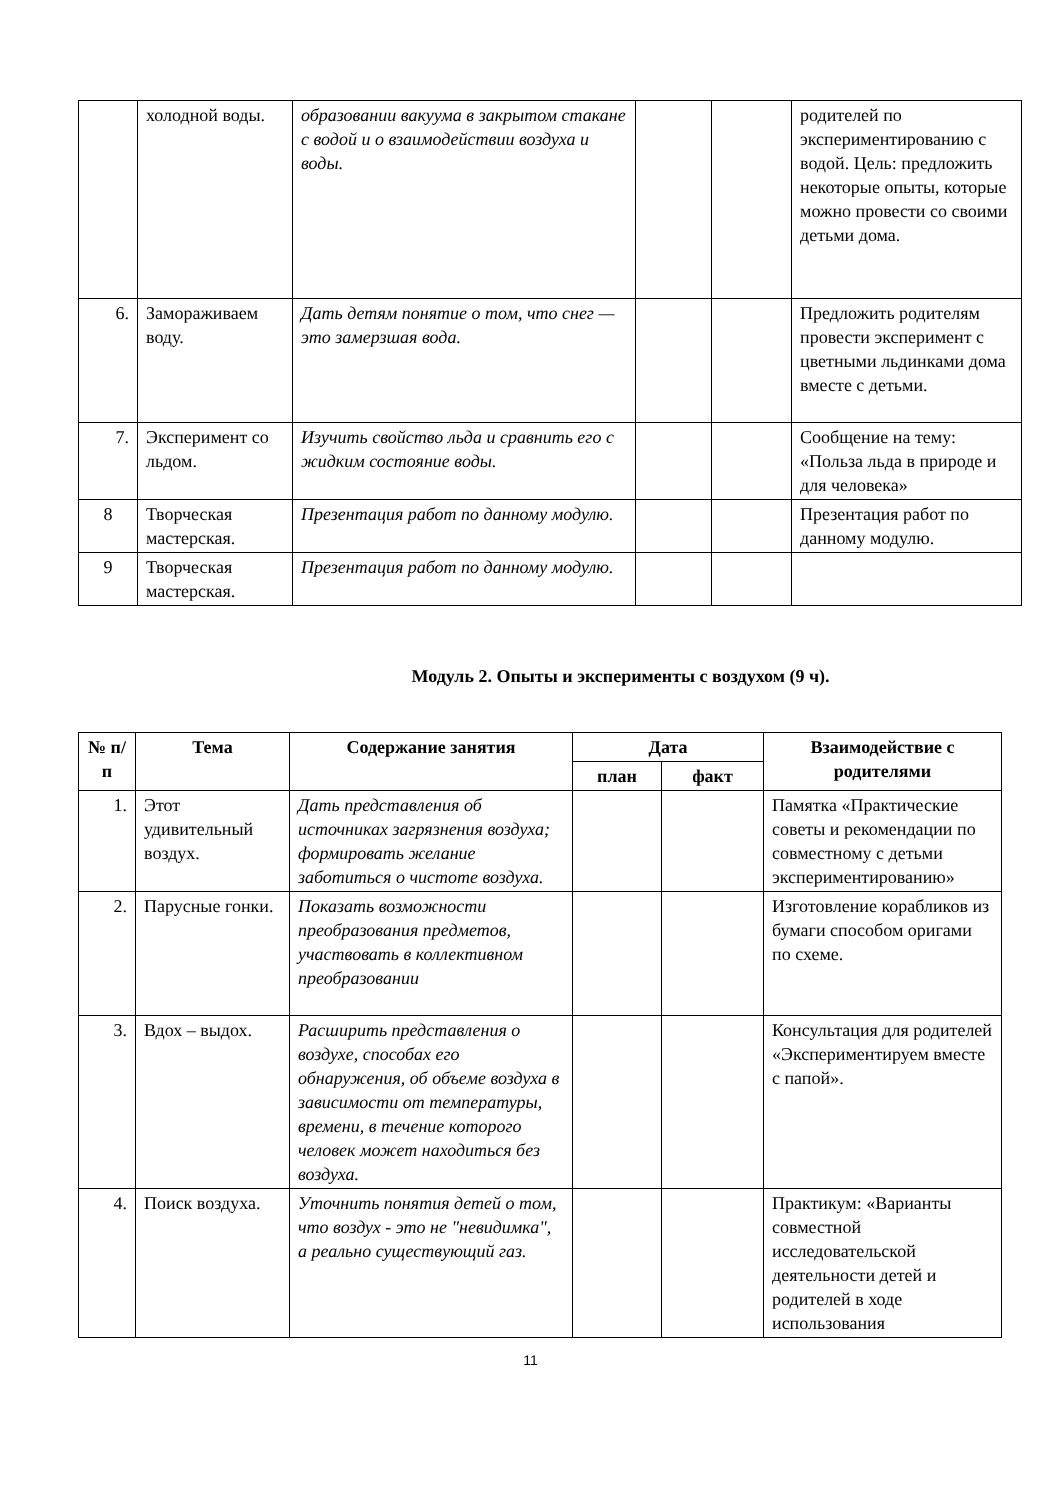| | холодной воды. | образовании вакуума в закрытом стакане с водой и о взаимодействии воздуха и воды. | | | родителей по экспериментированию с водой. Цель: предложить некоторые опыты, которые можно провести со своими детьми дома. |
| 6. | Замораживаем воду. | Дать детям понятие о том, что снег — это замерзшая вода. | | | Предложить родителям провести эксперимент с цветными льдинками дома вместе с детьми. |
| 7. | Эксперимент со льдом. | Изучить свойство льда и сравнить его с жидким состояние воды. | | | Сообщение на тему: «Польза льда в природе и для человека» |
| 8 | Творческая мастерская. | Презентация работ по данному модулю. | | | Презентация работ по данному модулю. |
| 9 | Творческая мастерская. | Презентация работ по данному модулю. | | | |
Модуль 2. Опыты и эксперименты с воздухом (9 ч).
| № п/п | Тема | Содержание занятия | Дата | | Взаимодействие с родителями |
| --- | --- | --- | --- | --- | --- |
| | | | план | факт | |
| 1. | Этот удивительный воздух. | Дать представления об источниках загрязнения воздуха; формировать желание заботиться о чистоте воздуха. | | | Памятка «Практические советы и рекомендации по совместному с детьми экспериментированию» |
| 2. | Парусные гонки. | Показать возможности преобразования предметов, участвовать в коллективном преобразовании | | | Изготовление корабликов из бумаги способом оригами по схеме. |
| 3. | Вдох – выдох. | Расширить представления о воздухе, способах его обнаружения, об объеме воздуха в зависимости от температуры, времени, в течение которого человек может находиться без воздуха. | | | Консультация для родителей «Экспериментируем вместе с папой». |
| 4. | Поиск воздуха. | Уточнить понятия детей о том, что воздух - это не "невидимка", а реально существующий газ. | | | Практикум: «Варианты совместной исследовательской деятельности детей и родителей в ходе использования |
11